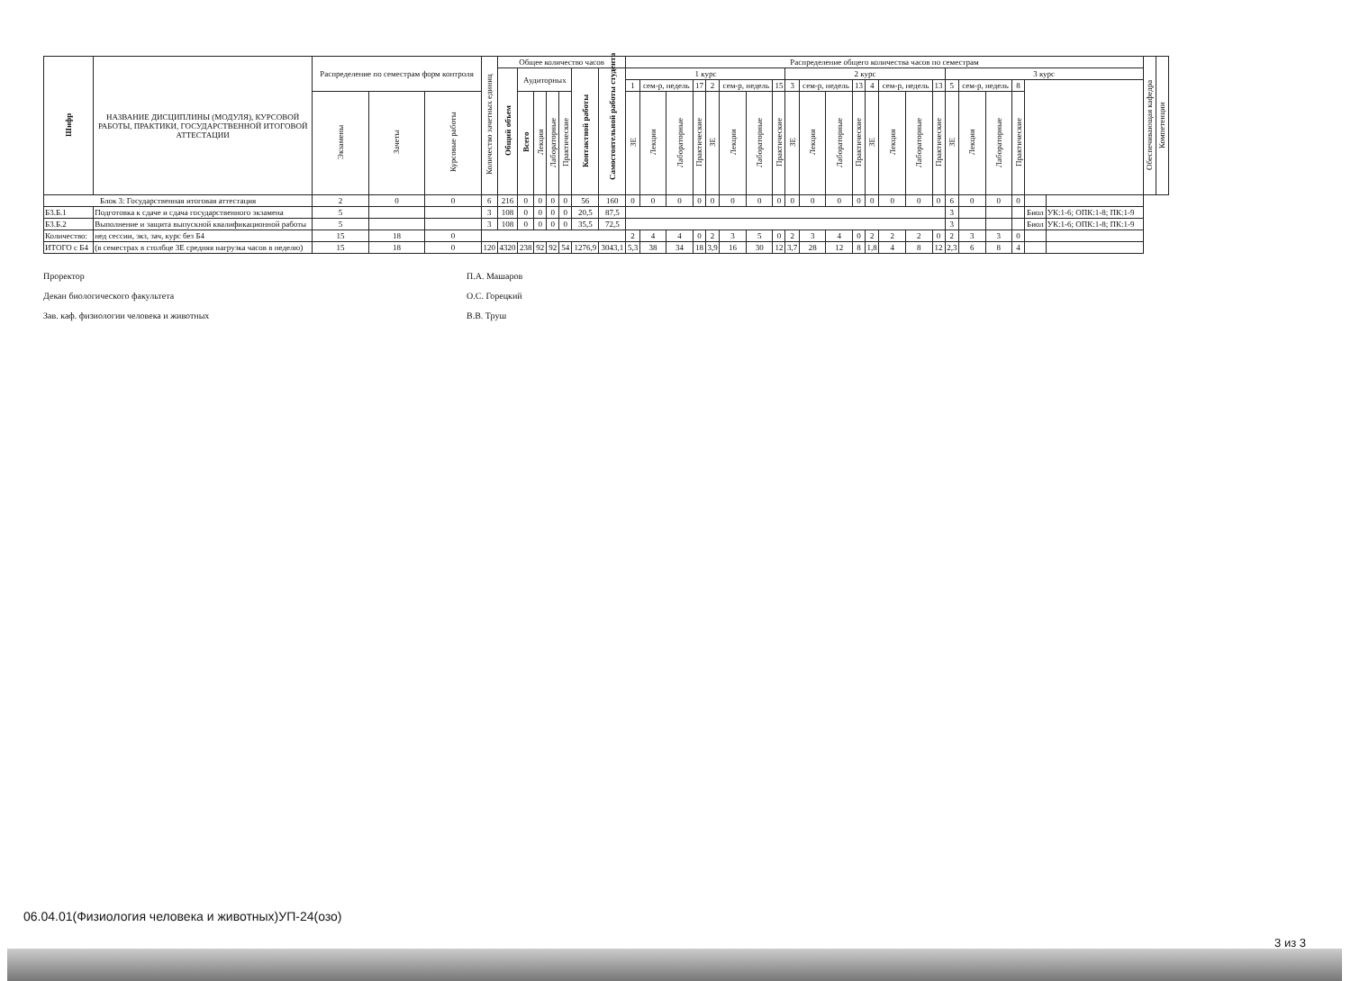| Шифр | НАЗВАНИЕ ДИСЦИПЛИНЫ (МОДУЛЯ), КУРСОВОЙ РАБОТЫ, ПРАКТИКИ, ГОСУДАРСТВЕННОЙ ИТОГОВОЙ АТТЕСТАЦИИ | Распределение по семестрам форм контроля | | | Количество зачетных единиц | Общее количество часов | | | | | | | Распределение общего количества часов по семестрам | | | | | | | | | | | | | | | | | | | | | | Обеспечивающая кафедра | Компетенции |
| --- | --- | --- | --- | --- | --- | --- | --- | --- | --- | --- | --- | --- | --- | --- | --- | --- | --- | --- | --- | --- | --- | --- | --- | --- | --- | --- | --- | --- | --- | --- | --- | --- | --- | --- | --- | --- |
| | | | | | | Общий объем | Аудиторных | | | | Контактной работы | Самостоятельной работы студента | 1 курс | | | | | | | | 2 курс | | | | | | | | 3 курс | | | | | | | |
| | | | | | | | | | | | | | 1 | сем-р, недель | | 17 | 2 | сем-р, недель | | 15 | 3 | сем-р, недель | | 13 | 4 | сем-р, недель | | 13 | 5 | сем-р, недель | | 8 | | | | |
| | | Экзамены | Зачеты | Курсовые работы | | | Всего | Лекции | Лабораторные | Практические | | | ЗЕ | Лекции | Лабораторные | Практические | ЗЕ | Лекции | Лабораторные | Практические | ЗЕ | Лекции | Лабораторные | Практические | ЗЕ | Лекции | Лабораторные | Практические | ЗЕ | Лекции | Лабораторные | Практические | | | | |
| Блок 3: Государственная итоговая аттестация | | 2 | 0 | 0 | 6 | 216 | 0 | 0 | 0 | 0 | 56 | 160 | 0 | 0 | 0 | 0 | 0 | 0 | 0 | 0 | 0 | 0 | 0 | 0 | 0 | 0 | 0 | 0 | 6 | 0 | 0 | 0 | | | | |
| Б3.Б.1 | Подготовка к сдаче и сдача государственного экзамена | 5 | | | 3 | 108 | 0 | 0 | 0 | 0 | 20,5 | 87,5 | | | | | | | | | | | | | | | | | 3 | | | | Биол | УК:1-6; ОПК:1-8; ПК:1-9 | | |
| Б3.Б.2 | Выполнение и защита выпускной квалификационной работы | 5 | | | 3 | 108 | 0 | 0 | 0 | 0 | 35,5 | 72,5 | | | | | | | | | | | | | | | | | 3 | | | | Биол | УК:1-6; ОПК:1-8; ПК:1-9 | | |
| Количество: | нед сессии, экз, зач, курс без Б4 | 15 | 18 | 0 | | | | | | | | | 2 | 4 | 4 | 0 | 2 | 3 | 5 | 0 | 2 | 3 | 4 | 0 | 2 | 2 | 2 | 0 | 2 | 3 | 3 | 0 | | | | |
| ИТОГО с Б4 | (в семестрах в столбце ЗЕ средняя нагрузка часов в неделю) | 15 | 18 | 0 | 120 | 4320 | 238 | 92 | 92 | 54 | 1276,9 | 3043,1 | 5,3 | 38 | 34 | 18 | 3,9 | 16 | 30 | 12 | 3,7 | 28 | 12 | 8 | 1,8 | 4 | 8 | 12 | 2,3 | 6 | 8 | 4 | | | | |
Проректор
Декан биологического факультета
Зав. каф. физиологии человека и животных
П.А. Машаров
О.С. Горецкий
В.В. Труш
06.04.01(Физиология человека и животных)УП-24(озо)
3 из 3